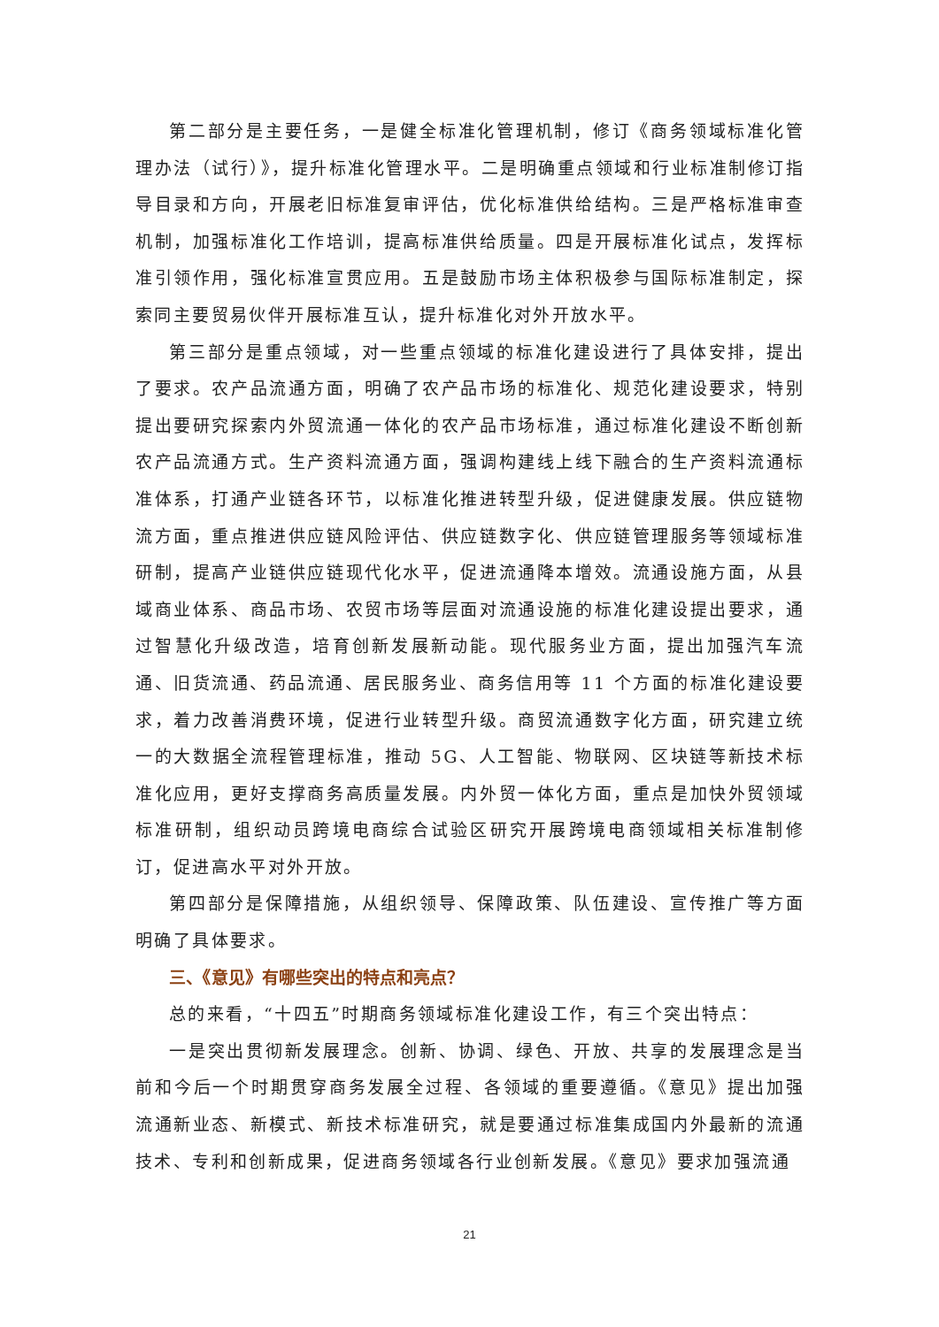第二部分是主要任务，一是健全标准化管理机制，修订《商务领域标准化管理办法（试行）》，提升标准化管理水平。二是明确重点领域和行业标准制修订指导目录和方向，开展老旧标准复审评估，优化标准供给结构。三是严格标准审查机制，加强标准化工作培训，提高标准供给质量。四是开展标准化试点，发挥标准引领作用，强化标准宣贯应用。五是鼓励市场主体积极参与国际标准制定，探索同主要贸易伙伴开展标准互认，提升标准化对外开放水平。
第三部分是重点领域，对一些重点领域的标准化建设进行了具体安排，提出了要求。农产品流通方面，明确了农产品市场的标准化、规范化建设要求，特别提出要研究探索内外贸流通一体化的农产品市场标准，通过标准化建设不断创新农产品流通方式。生产资料流通方面，强调构建线上线下融合的生产资料流通标准体系，打通产业链各环节，以标准化推进转型升级，促进健康发展。供应链物流方面，重点推进供应链风险评估、供应链数字化、供应链管理服务等领域标准研制，提高产业链供应链现代化水平，促进流通降本增效。流通设施方面，从县域商业体系、商品市场、农贸市场等层面对流通设施的标准化建设提出要求，通过智慧化升级改造，培育创新发展新动能。现代服务业方面，提出加强汽车流通、旧货流通、药品流通、居民服务业、商务信用等 11 个方面的标准化建设要求，着力改善消费环境，促进行业转型升级。商贸流通数字化方面，研究建立统一的大数据全流程管理标准，推动 5G、人工智能、物联网、区块链等新技术标准化应用，更好支撑商务高质量发展。内外贸一体化方面，重点是加快外贸领域标准研制，组织动员跨境电商综合试验区研究开展跨境电商领域相关标准制修订，促进高水平对外开放。
第四部分是保障措施，从组织领导、保障政策、队伍建设、宣传推广等方面明确了具体要求。
三、《意见》有哪些突出的特点和亮点？
总的来看，“十四五”时期商务领域标准化建设工作，有三个突出特点：
一是突出贯彻新发展理念。创新、协调、绿色、开放、共享的发展理念是当前和今后一个时期贯穿商务发展全过程、各领域的重要遵循。《意见》提出加强流通新业态、新模式、新技术标准研究，就是要通过标准集成国内外最新的流通技术、专利和创新成果，促进商务领域各行业创新发展。《意见》要求加强流通
21